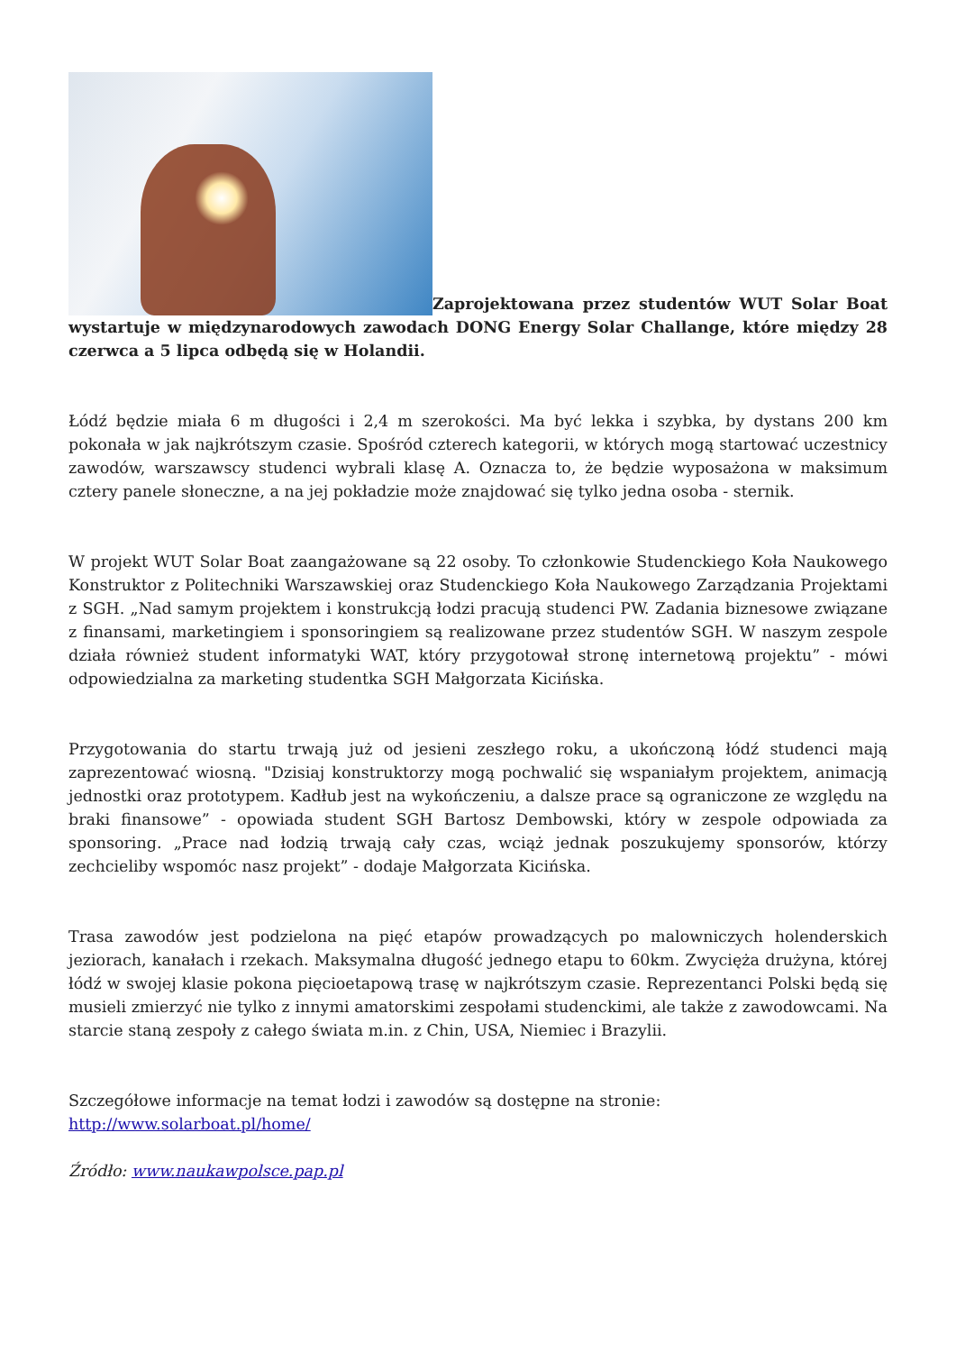Zaprojektowana przez studentów WUT Solar Boat wystartuje w międzynarodowych zawodach DONG Energy Solar Challange, które między 28 czerwca a 5 lipca odbędą się w Holandii.
Łódź będzie miała 6 m długości i 2,4 m szerokości. Ma być lekka i szybka, by dystans 200 km pokonała w jak najkrótszym czasie. Spośród czterech kategorii, w których mogą startować uczestnicy zawodów, warszawscy studenci wybrali klasę A. Oznacza to, że będzie wyposażona w maksimum cztery panele słoneczne, a na jej pokładzie może znajdować się tylko jedna osoba - sternik.
W projekt WUT Solar Boat zaangażowane są 22 osoby. To członkowie Studenckiego Koła Naukowego Konstruktor z Politechniki Warszawskiej oraz Studenckiego Koła Naukowego Zarządzania Projektami z SGH. „Nad samym projektem i konstrukcją łodzi pracują studenci PW. Zadania biznesowe związane z finansami, marketingiem i sponsoringiem są realizowane przez studentów SGH. W naszym zespole działa również student informatyki WAT, który przygotował stronę internetową projektu” - mówi odpowiedzialna za marketing studentka SGH Małgorzata Kicińska.
Przygotowania do startu trwają już od jesieni zeszłego roku, a ukończoną łódź studenci mają zaprezentować wiosną. "Dzisiaj konstruktorzy mogą pochwalić się wspaniałym projektem, animacją jednostki oraz prototypem. Kadłub jest na wykończeniu, a dalsze prace są ograniczone ze względu na braki finansowe” - opowiada student SGH Bartosz Dembowski, który w zespole odpowiada za sponsoring. „Prace nad łodzią trwają cały czas, wciąż jednak poszukujemy sponsorów, którzy zechcieliby wspomóc nasz projekt” - dodaje Małgorzata Kicińska.
Trasa zawodów jest podzielona na pięć etapów prowadzących po malowniczych holenderskich jeziorach, kanałach i rzekach. Maksymalna długość jednego etapu to 60km. Zwycięża drużyna, której łódź w swojej klasie pokona pięcioetapową trasę w najkrótszym czasie. Reprezentanci Polski będą się musieli zmierzyć nie tylko z innymi amatorskimi zespołami studenckimi, ale także z zawodowcami. Na starcie staną zespoły z całego świata m.in. z Chin, USA, Niemiec i Brazylii.
Szczegółowe informacje na temat łodzi i zawodów są dostępne na stronie:
http://www.solarboat.pl/home/
Źródło: www.naukawpolsce.pap.pl